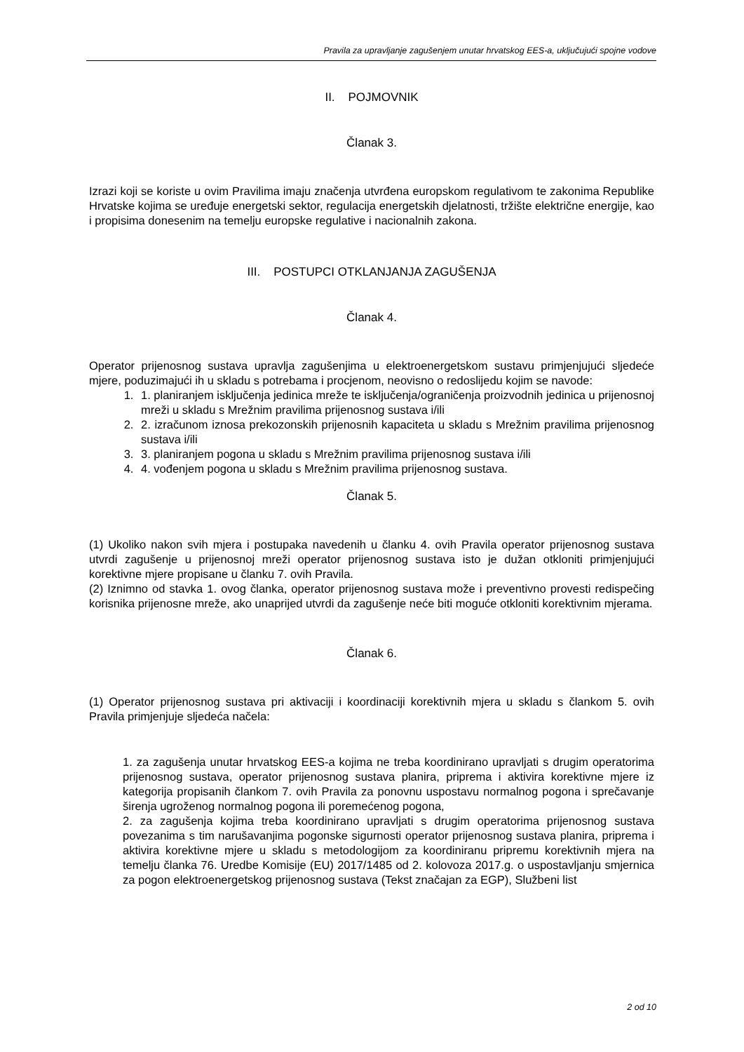Pravila za upravljanje zagušenjem unutar hrvatskog EES-a, uključujući spojne vodove
II. POJMOVNIK
Članak 3.
Izrazi koji se koriste u ovim Pravilima imaju značenja utvrđena europskom regulativom te zakonima Republike Hrvatske kojima se uređuje energetski sektor, regulacija energetskih djelatnosti, tržište električne energije, kao i propisima donesenim na temelju europske regulative i nacionalnih zakona.
III. POSTUPCI OTKLANJANJA ZAGUŠENJA
Članak 4.
Operator prijenosnog sustava upravlja zagušenjima u elektroenergetskom sustavu primjenjujući sljedeće mjere, poduzimajući ih u skladu s potrebama i procjenom, neovisno o redoslijedu kojim se navode:
1. 1. planiranjem isključenja jedinica mreže te isključenja/ograničenja proizvodnih jedinica u prijenosnoj mreži u skladu s Mrežnim pravilima prijenosnog sustava i/ili
2. 2. izračunom iznosa prekozonskih prijenosnih kapaciteta u skladu s Mrežnim pravilima prijenosnog sustava i/ili
3. 3. planiranjem pogona u skladu s Mrežnim pravilima prijenosnog sustava i/ili
4. 4. vođenjem pogona u skladu s Mrežnim pravilima prijenosnog sustava.
Članak 5.
(1) Ukoliko nakon svih mjera i postupaka navedenih u članku 4. ovih Pravila operator prijenosnog sustava utvrdi zagušenje u prijenosnoj mreži operator prijenosnog sustava isto je dužan otkloniti primjenjujući korektivne mjere propisane u članku 7. ovih Pravila.
(2) Iznimno od stavka 1. ovog članka, operator prijenosnog sustava može i preventivno provesti redispečing korisnika prijenosne mreže, ako unaprijed utvrdi da zagušenje neće biti moguće otkloniti korektivnim mjerama.
Članak 6.
(1) Operator prijenosnog sustava pri aktivaciji i koordinaciji korektivnih mjera u skladu s člankom 5. ovih Pravila primjenjuje sljedeća načela:
1. za zagušenja unutar hrvatskog EES-a kojima ne treba koordinirano upravljati s drugim operatorima prijenosnog sustava, operator prijenosnog sustava planira, priprema i aktivira korektivne mjere iz kategorija propisanih člankom 7. ovih Pravila za ponovnu uspostavu normalnog pogona i sprečavanje širenja ugroženog normalnog pogona ili poremećenog pogona,
2. za zagušenja kojima treba koordinirano upravljati s drugim operatorima prijenosnog sustava povezanima s tim narušavanjima pogonske sigurnosti operator prijenosnog sustava planira, priprema i aktivira korektivne mjere u skladu s metodologijom za koordiniranu pripremu korektivnih mjera na temelju članka 76. Uredbe Komisije (EU) 2017/1485 od 2. kolovoza 2017.g. o uspostavljanju smjernica za pogon elektroenergetskog prijenosnog sustava (Tekst značajan za EGP), Službeni list
2 od 10